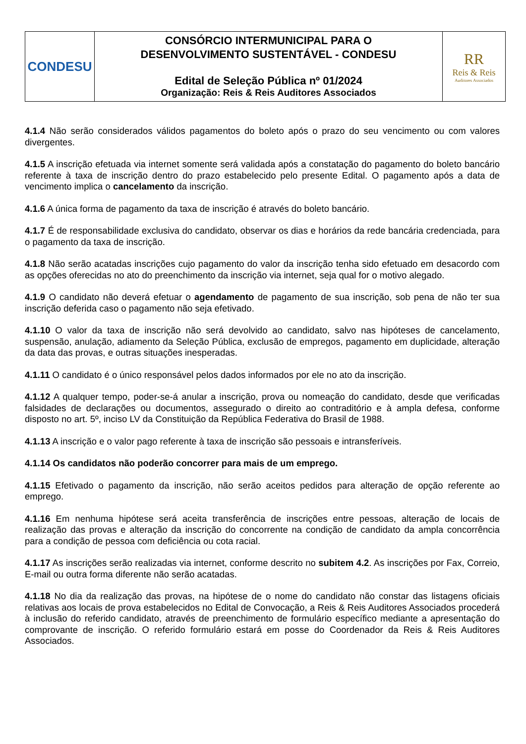| CONDESU | CONSÓRCIO INTERMUNICIPAL PARA O DESENVOLVIMENTO SUSTENTÁVEL - CONDESU Edital de Seleção Pública nº 01/2024 Organização: Reis & Reis Auditores Associados | RR Reis & Reis Auditores Associados |
4.1.4 Não serão considerados válidos pagamentos do boleto após o prazo do seu vencimento ou com valores divergentes.
4.1.5 A inscrição efetuada via internet somente será validada após a constatação do pagamento do boleto bancário referente à taxa de inscrição dentro do prazo estabelecido pelo presente Edital. O pagamento após a data de vencimento implica o cancelamento da inscrição.
4.1.6 A única forma de pagamento da taxa de inscrição é através do boleto bancário.
4.1.7 É de responsabilidade exclusiva do candidato, observar os dias e horários da rede bancária credenciada, para o pagamento da taxa de inscrição.
4.1.8 Não serão acatadas inscrições cujo pagamento do valor da inscrição tenha sido efetuado em desacordo com as opções oferecidas no ato do preenchimento da inscrição via internet, seja qual for o motivo alegado.
4.1.9 O candidato não deverá efetuar o agendamento de pagamento de sua inscrição, sob pena de não ter sua inscrição deferida caso o pagamento não seja efetivado.
4.1.10 O valor da taxa de inscrição não será devolvido ao candidato, salvo nas hipóteses de cancelamento, suspensão, anulação, adiamento da Seleção Pública, exclusão de empregos, pagamento em duplicidade, alteração da data das provas, e outras situações inesperadas.
4.1.11 O candidato é o único responsável pelos dados informados por ele no ato da inscrição.
4.1.12 A qualquer tempo, poder-se-á anular a inscrição, prova ou nomeação do candidato, desde que verificadas falsidades de declarações ou documentos, assegurado o direito ao contraditório e à ampla defesa, conforme disposto no art. 5º, inciso LV da Constituição da República Federativa do Brasil de 1988.
4.1.13 A inscrição e o valor pago referente à taxa de inscrição são pessoais e intransferíveis.
4.1.14 Os candidatos não poderão concorrer para mais de um emprego.
4.1.15 Efetivado o pagamento da inscrição, não serão aceitos pedidos para alteração de opção referente ao emprego.
4.1.16 Em nenhuma hipótese será aceita transferência de inscrições entre pessoas, alteração de locais de realização das provas e alteração da inscrição do concorrente na condição de candidato da ampla concorrência para a condição de pessoa com deficiência ou cota racial.
4.1.17 As inscrições serão realizadas via internet, conforme descrito no subitem 4.2. As inscrições por Fax, Correio, E-mail ou outra forma diferente não serão acatadas.
4.1.18 No dia da realização das provas, na hipótese de o nome do candidato não constar das listagens oficiais relativas aos locais de prova estabelecidos no Edital de Convocação, a Reis & Reis Auditores Associados procederá à inclusão do referido candidato, através de preenchimento de formulário específico mediante a apresentação do comprovante de inscrição. O referido formulário estará em posse do Coordenador da Reis & Reis Auditores Associados.